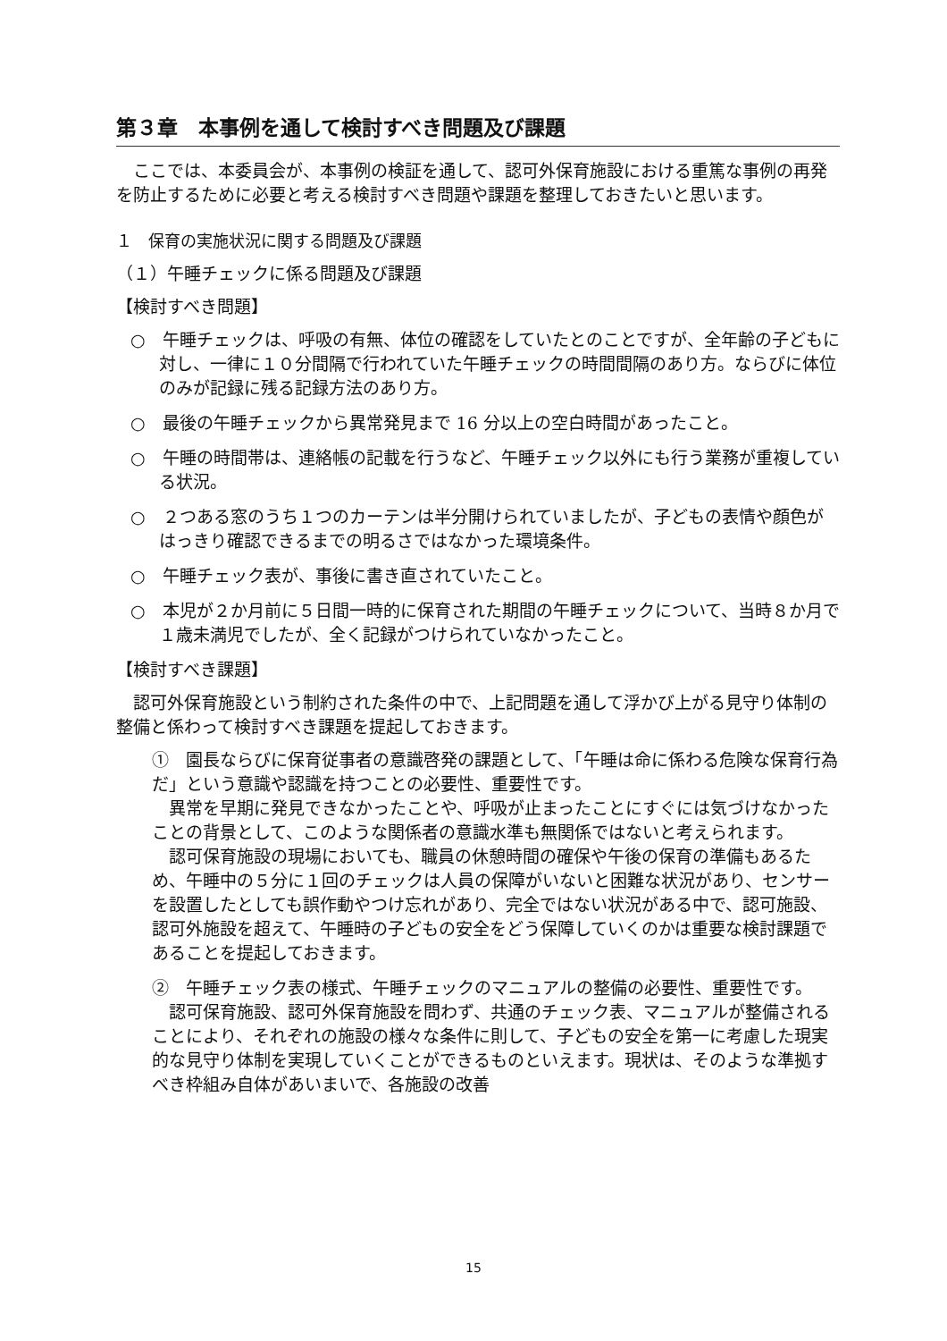第３章　本事例を通して検討すべき問題及び課題
　ここでは、本委員会が、本事例の検証を通して、認可外保育施設における重篤な事例の再発を防止するために必要と考える検討すべき問題や課題を整理しておきたいと思います。
１　保育の実施状況に関する問題及び課題
（１）午睡チェックに係る問題及び課題
【検討すべき問題】
○　午睡チェックは、呼吸の有無、体位の確認をしていたとのことですが、全年齢の子どもに対し、一律に１０分間隔で行われていた午睡チェックの時間間隔のあり方。ならびに体位のみが記録に残る記録方法のあり方。
○　最後の午睡チェックから異常発見まで 16 分以上の空白時間があったこと。
○　午睡の時間帯は、連絡帳の記載を行うなど、午睡チェック以外にも行う業務が重複している状況。
○　２つある窓のうち１つのカーテンは半分開けられていましたが、子どもの表情や顔色がはっきり確認できるまでの明るさではなかった環境条件。
○　午睡チェック表が、事後に書き直されていたこと。
○　本児が２か月前に５日間一時的に保育された期間の午睡チェックについて、当時８か月で１歳未満児でしたが、全く記録がつけられていなかったこと。
【検討すべき課題】
　認可外保育施設という制約された条件の中で、上記問題を通して浮かび上がる見守り体制の整備と係わって検討すべき課題を提起しておきます。
①　園長ならびに保育従事者の意識啓発の課題として、「午睡は命に係わる危険な保育行為だ」という意識や認識を持つことの必要性、重要性です。
　異常を早期に発見できなかったことや、呼吸が止まったことにすぐには気づけなかったことの背景として、このような関係者の意識水準も無関係ではないと考えられます。
　認可保育施設の現場においても、職員の休憩時間の確保や午後の保育の準備もあるため、午睡中の５分に１回のチェックは人員の保障がいないと困難な状況があり、センサーを設置したとしても誤作動やつけ忘れがあり、完全ではない状況がある中で、認可施設、認可外施設を超えて、午睡時の子どもの安全をどう保障していくのかは重要な検討課題であることを提起しておきます。
②　午睡チェック表の様式、午睡チェックのマニュアルの整備の必要性、重要性です。
　認可保育施設、認可外保育施設を問わず、共通のチェック表、マニュアルが整備されることにより、それぞれの施設の様々な条件に則して、子どもの安全を第一に考慮した現実的な見守り体制を実現していくことができるものといえます。現状は、そのような準拠すべき枠組み自体があいまいで、各施設の改善
15